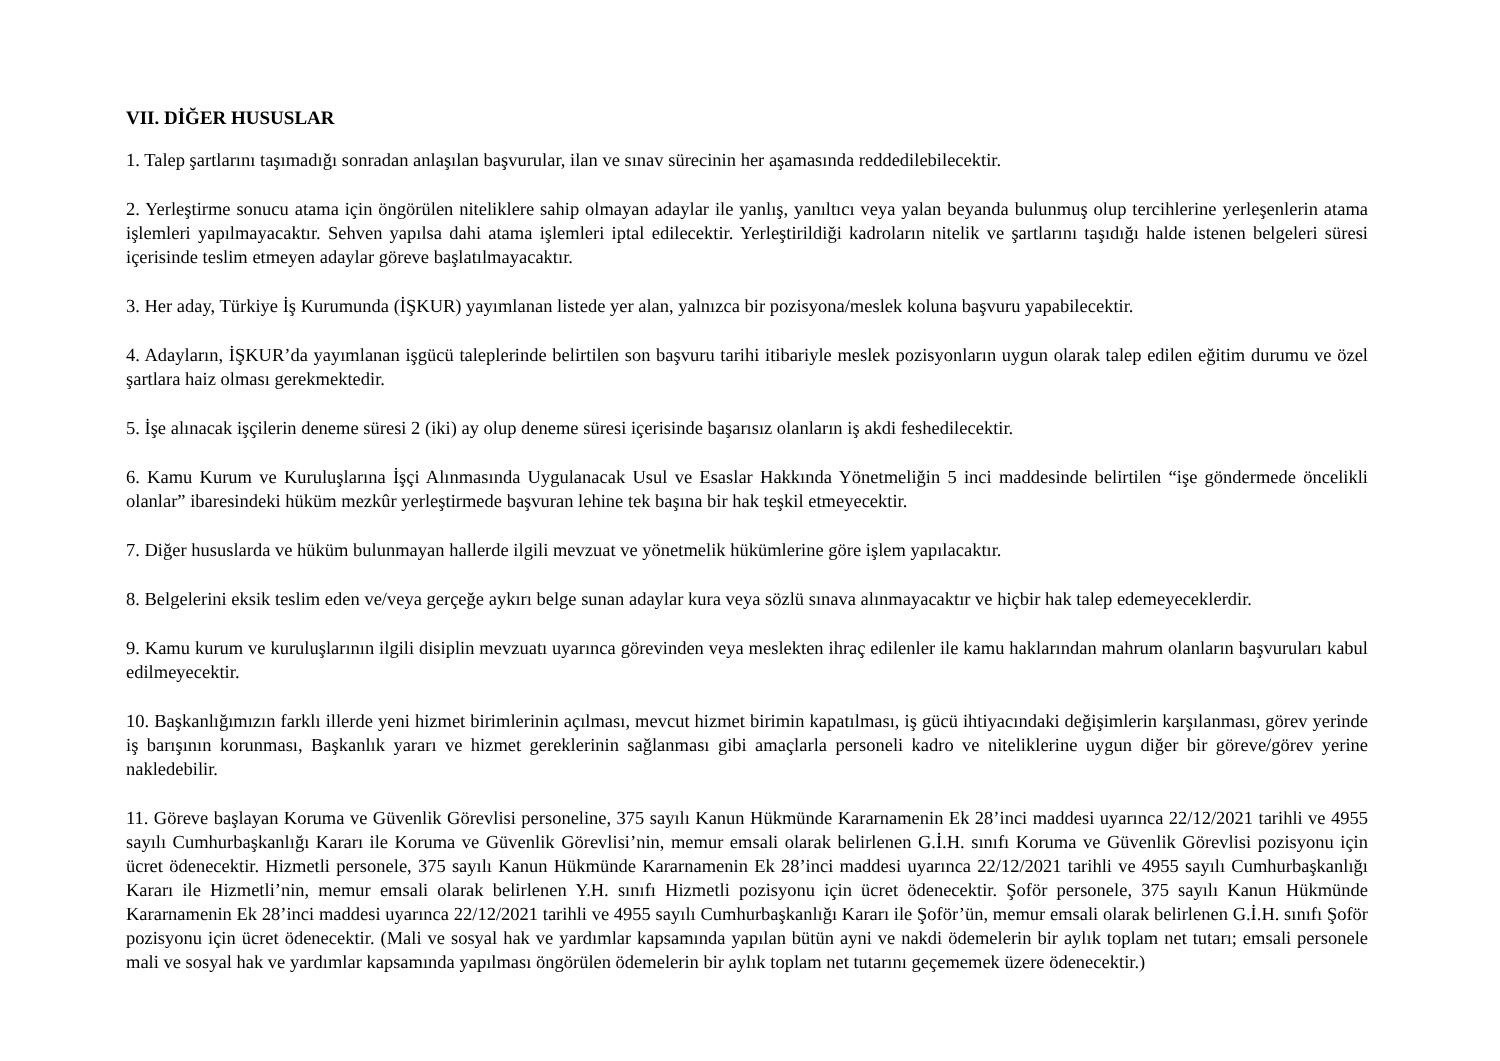VII. DİĞER HUSUSLAR
1. Talep şartlarını taşımadığı sonradan anlaşılan başvurular, ilan ve sınav sürecinin her aşamasında reddedilebilecektir.
2. Yerleştirme sonucu atama için öngörülen niteliklere sahip olmayan adaylar ile yanlış, yanıltıcı veya yalan beyanda bulunmuş olup tercihlerine yerleşenlerin atama işlemleri yapılmayacaktır. Sehven yapılsa dahi atama işlemleri iptal edilecektir. Yerleştirildiği kadroların nitelik ve şartlarını taşıdığı halde istenen belgeleri süresi içerisinde teslim etmeyen adaylar göreve başlatılmayacaktır.
3. Her aday, Türkiye İş Kurumunda (İŞKUR) yayımlanan listede yer alan, yalnızca bir pozisyona/meslek koluna başvuru yapabilecektir.
4. Adayların, İŞKUR’da yayımlanan işgücü taleplerinde belirtilen son başvuru tarihi itibariyle meslek pozisyonların uygun olarak talep edilen eğitim durumu ve özel şartlara haiz olması gerekmektedir.
5. İşe alınacak işçilerin deneme süresi 2 (iki) ay olup deneme süresi içerisinde başarısız olanların iş akdi feshedilecektir.
6. Kamu Kurum ve Kuruluşlarına İşçi Alınmasında Uygulanacak Usul ve Esaslar Hakkında Yönetmeliğin 5 inci maddesinde belirtilen “işe göndermede öncelikli olanlar” ibaresindeki hüküm mezkûr yerleştirmede başvuran lehine tek başına bir hak teşkil etmeyecektir.
7. Diğer hususlarda ve hüküm bulunmayan hallerde ilgili mevzuat ve yönetmelik hükümlerine göre işlem yapılacaktır.
8. Belgelerini eksik teslim eden ve/veya gerçeğe aykırı belge sunan adaylar kura veya sözlü sınava alınmayacaktır ve hiçbir hak talep edemeyeceklerdir.
9. Kamu kurum ve kuruluşlarının ilgili disiplin mevzuatı uyarınca görevinden veya meslekten ihraç edilenler ile kamu haklarından mahrum olanların başvuruları kabul edilmeyecektir.
10. Başkanlığımızın farklı illerde yeni hizmet birimlerinin açılması, mevcut hizmet birimin kapatılması, iş gücü ihtiyacındaki değişimlerin karşılanması, görev yerinde iş barışının korunması, Başkanlık yararı ve hizmet gereklerinin sağlanması gibi amaçlarla personeli kadro ve niteliklerine uygun diğer bir göreve/görev yerine nakledebilir.
11. Göreve başlayan Koruma ve Güvenlik Görevlisi personeline, 375 sayılı Kanun Hükmünde Kararnamenin Ek 28’inci maddesi uyarınca 22/12/2021 tarihli ve 4955 sayılı Cumhurbaşkanlığı Kararı ile Koruma ve Güvenlik Görevlisi’nin, memur emsali olarak belirlenen G.İ.H. sınıfı Koruma ve Güvenlik Görevlisi pozisyonu için ücret ödenecektir. Hizmetli personele, 375 sayılı Kanun Hükmünde Kararnamenin Ek 28’inci maddesi uyarınca 22/12/2021 tarihli ve 4955 sayılı Cumhurbaşkanlığı Kararı ile Hizmetli’nin, memur emsali olarak belirlenen Y.H. sınıfı Hizmetli pozisyonu için ücret ödenecektir. Şoför personele, 375 sayılı Kanun Hükmünde Kararnamenin Ek 28’inci maddesi uyarınca 22/12/2021 tarihli ve 4955 sayılı Cumhurbaşkanlığı Kararı ile Şoför’ün, memur emsali olarak belirlenen G.İ.H. sınıfı Şoför pozisyonu için ücret ödenecektir. (Mali ve sosyal hak ve yardımlar kapsamında yapılan bütün ayni ve nakdi ödemelerin bir aylık toplam net tutarı; emsali personele mali ve sosyal hak ve yardımlar kapsamında yapılması öngörülen ödemelerin bir aylık toplam net tutarını geçememek üzere ödenecektir.)